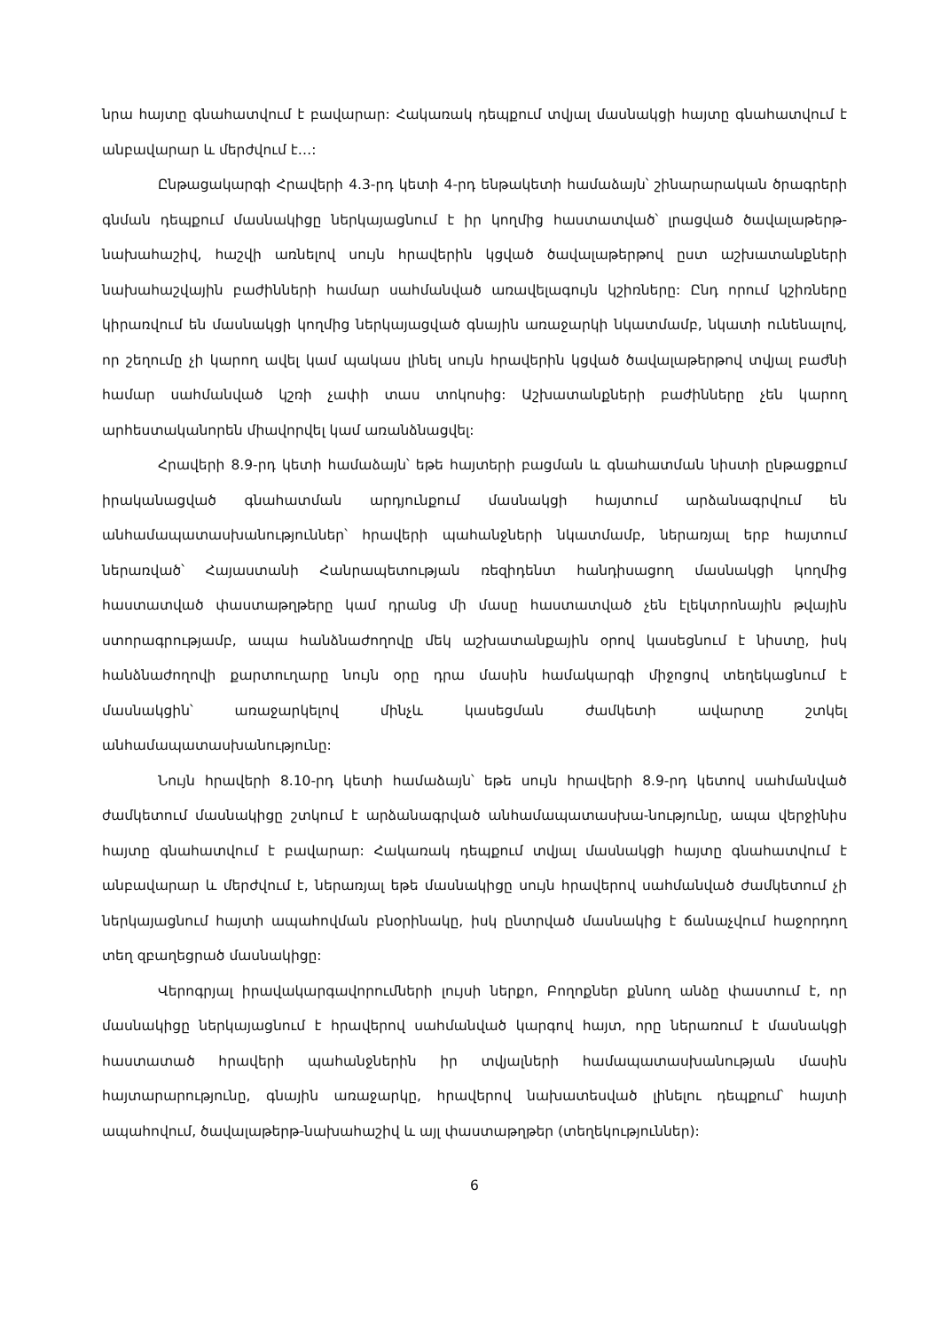նրա հայտը գնահատվում է բավարար: Հակառակ դեպքում տվյալ մասնակցի հայտը գնահատվում է անբավարար և մերժվում է…:
Ընթացակարգի Հրավերի 4.3-րդ կետի 4-րդ ենթակետի համաձայն՝ շինարարական ծրագրերի գնման դեպքում մասնակիցը ներկայացնում է իր կողմից հաստատված՝ լրացված ծավալաթերթ-նախահաշիվ, հաշվի առնելով սույն հրավերին կցված ծավալաթերթով ըստ աշխատանքների նախահաշվային բաժինների համար սահմանված առավելագույն կշիռները: Ընդ որում կշիռները կիրառվում են մասնակցի կողմից ներկայացված գնային առաջարկի նկատմամբ, նկատի ունենալով, որ շեղումը չի կարող ավել կամ պակաս լինել սույն հրավերին կցված ծավալաթերթով տվյալ բաժնի համար սահմանված կշռի չափի տաս տոկոսից: Աշխատանքների բաժինները չեն կարող արհեստականորեն միավորվել կամ առանձնացվել:
Հրավերի 8.9-րդ կետի համաձայն՝ եթե հայտերի բացման և գնահատման նիստի ընթացքում իրականացված գնահատման արդյունքում մասնակցի հայտում արձանագրվում են անհամապատասխանություններ՝ հրավերի պահանջների նկատմամբ, ներառյալ երբ հայտում ներառված՝ Հայաստանի Հանրապետության ռեզիդենտ հանդիսացող մասնակցի կողմից հաստատված փաստաթղթերը կամ դրանց մի մասը հաստատված չեն էլեկտրոնային թվային ստորագրությամբ, ապա հանձնաժողովը մեկ աշխատանքային օրով կասեցնում է նիստը, իսկ հանձնաժողովի քարտուղարը նույն օրը դրա մասին համակարգի միջոցով տեղեկացնում է մասնակցին՝ առաջարկելով մինչև կասեցման ժամկետի ավարտը շտկել անհամապատասխանությունը:
Նույն հրավերի 8.10-րդ կետի համաձայն՝ եթե սույն հրավերի 8.9-րդ կետով սահմանված ժամկետում մասնակիցը շտկում է արձանագրված անհամապատասխա-նությունը, ապա վերջինիս հայտը գնահատվում է բավարար: Հակառակ դեպքում տվյալ մասնակցի հայտը գնահատվում է անբավարար և մերժվում է, ներառյալ եթե մասնակիցը սույն հրավերով սահմանված ժամկետում չի ներկայացնում հայտի ապահովման բնօրինակը, իսկ ընտրված մասնակից է ճանաչվում հաջորդող տեղ զբաղեցրած մասնակիցը:
Վերոգրյալ իրավակարգավորումների լույսի ներքո, Բողոքներ քննող անձը փաստում է, որ մասնակիցը ներկայացնում է հրավերով սահմանված կարգով հայտ, որը ներառում է մասնակցի հաստատած հրավերի պահանջներին իր տվյալների համապատասխանության մասին հայտարարությունը, գնային առաջարկը, հրավերով նախատեսված լինելու դեպքում՝ հայտի ապահովում, ծավալաթերթ-նախահաշիվ և այլ փաստաթղթեր (տեղեկություններ):
6